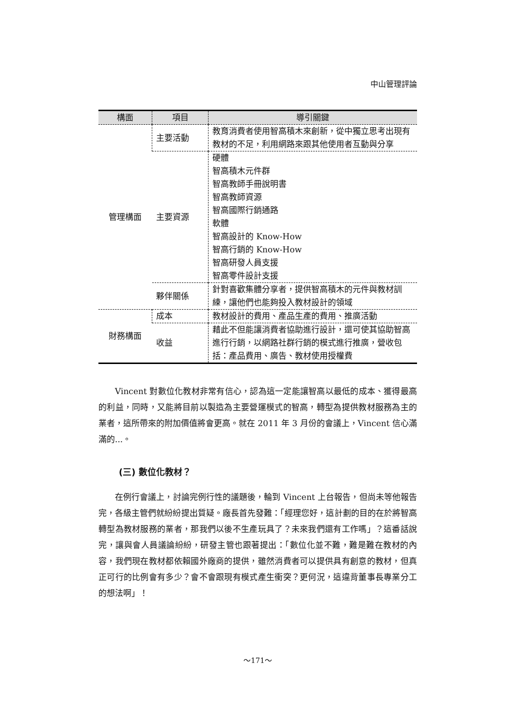中山管理評論
| 構面 | 項目 | 導引關鍵 |
| --- | --- | --- |
| 管理構面 | 主要活動 | 教育消費者使用智高積木來創新，從中獨立思考出現有教材的不足，利用網路來跟其他使用者互動與分享 |
| | 主要資源 | 硬體 智高積木元件群 智高教師手冊說明書 智高教師資源 智高國際行銷通路 軟體 智高設計的 Know-How 智高行銷的 Know-How 智高研發人員支援 智高零件設計支援 |
| | 夥伴關係 | 針對喜歡集體分享者，提供智高積木的元件與教材訓練，讓他們也能夠投入教材設計的領域 |
| 財務構面 | 成本 | 教材設計的費用、產品生產的費用、推廣活動 |
| | 收益 | 藉此不但能讓消費者協助進行設計，還可使其協助智高進行行銷，以網路社群行銷的模式進行推廣，營收包括：產品費用、廣告、教材使用授權費 |
Vincent 對數位化教材非常有信心，認為這一定能讓智高以最低的成本、獲得最高的利益，同時，又能將目前以製造為主要營運模式的智高，轉型為提供教材服務為主的業者，這所帶來的附加價值將會更高。就在 2011 年 3 月份的會議上，Vincent 信心滿滿的...。
(三) 數位化教材？
在例行會議上，討論完例行性的議題後，輪到 Vincent 上台報告，但尚未等他報告完，各級主管們就紛紛提出質疑。廠長首先發難：「經理您好，這計劃的目的在於將智高轉型為教材服務的業者，那我們以後不生產玩具了？未來我們還有工作嗎」？這番話說完，讓與會人員議論紛紛，研發主管也跟著提出：「數位化並不難，難是難在教材的內容，我們現在教材都依賴國外廠商的提供，雖然消費者可以提供具有創意的教材，但真正可行的比例會有多少？會不會跟現有模式產生衝突？更何況，這違背董事長專業分工的想法啊」！
～171～